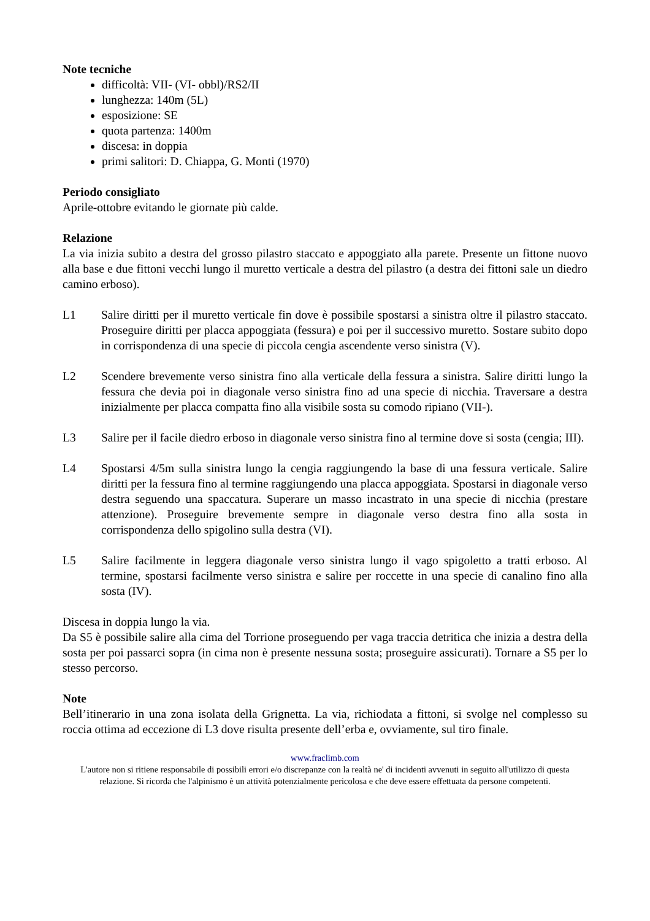Note tecniche
difficoltà: VII- (VI- obbl)/RS2/II
lunghezza: 140m (5L)
esposizione: SE
quota partenza: 1400m
discesa: in doppia
primi salitori: D. Chiappa, G. Monti (1970)
Periodo consigliato
Aprile-ottobre evitando le giornate più calde.
Relazione
La via inizia subito a destra del grosso pilastro staccato e appoggiato alla parete. Presente un fittone nuovo alla base e due fittoni vecchi lungo il muretto verticale a destra del pilastro (a destra dei fittoni sale un diedro camino erboso).
L1 Salire diritti per il muretto verticale fin dove è possibile spostarsi a sinistra oltre il pilastro staccato. Proseguire diritti per placca appoggiata (fessura) e poi per il successivo muretto. Sostare subito dopo in corrispondenza di una specie di piccola cengia ascendente verso sinistra (V).
L2 Scendere brevemente verso sinistra fino alla verticale della fessura a sinistra. Salire diritti lungo la fessura che devia poi in diagonale verso sinistra fino ad una specie di nicchia. Traversare a destra inizialmente per placca compatta fino alla visibile sosta su comodo ripiano (VII-).
L3 Salire per il facile diedro erboso in diagonale verso sinistra fino al termine dove si sosta (cengia; III).
L4 Spostarsi 4/5m sulla sinistra lungo la cengia raggiungendo la base di una fessura verticale. Salire diritti per la fessura fino al termine raggiungendo una placca appoggiata. Spostarsi in diagonale verso destra seguendo una spaccatura. Superare un masso incastrato in una specie di nicchia (prestare attenzione). Proseguire brevemente sempre in diagonale verso destra fino alla sosta in corrispondenza dello spigolino sulla destra (VI).
L5 Salire facilmente in leggera diagonale verso sinistra lungo il vago spigoletto a tratti erboso. Al termine, spostarsi facilmente verso sinistra e salire per roccette in una specie di canalino fino alla sosta (IV).
Discesa in doppia lungo la via.
Da S5 è possibile salire alla cima del Torrione proseguendo per vaga traccia detritica che inizia a destra della sosta per poi passarci sopra (in cima non è presente nessuna sosta; proseguire assicurati). Tornare a S5 per lo stesso percorso.
Note
Bell’itinerario in una zona isolata della Grignetta. La via, richiodata a fittoni, si svolge nel complesso su roccia ottima ad eccezione di L3 dove risulta presente dell’erba e, ovviamente, sul tiro finale.
www.fraclimb.com
L'autore non si ritiene responsabile di possibili errori e/o discrepanze con la realtà ne' di incidenti avvenuti in seguito all'utilizzo di questa relazione. Si ricorda che l'alpinismo è un attività potenzialmente pericolosa e che deve essere effettuata da persone competenti.